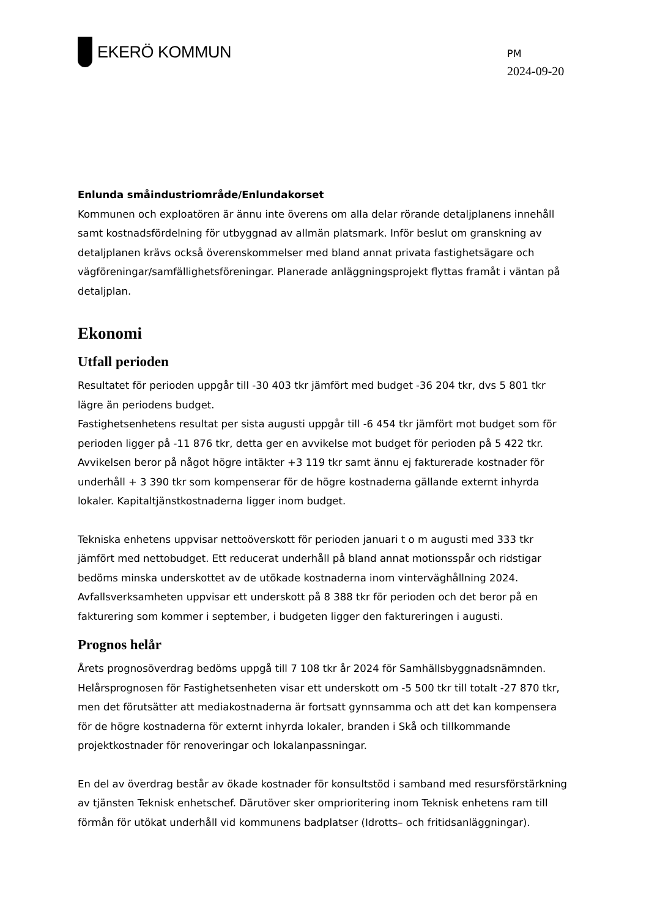EKERÖ KOMMUN
PM
2024-09-20
Enlunda småindustriområde/Enlundakorset
Kommunen och exploatören är ännu inte överens om alla delar rörande detaljplanens innehåll samt kostnadsfördelning för utbyggnad av allmän platsmark. Inför beslut om granskning av detaljplanen krävs också överenskommelser med bland annat privata fastighetsägare och vägföreningar/samfällighetsföreningar. Planerade anläggningsprojekt flyttas framåt i väntan på detaljplan.
Ekonomi
Utfall perioden
Resultatet för perioden uppgår till -30 403 tkr jämfört med budget -36 204 tkr, dvs 5 801 tkr lägre än periodens budget.
Fastighetsenhetens resultat per sista augusti uppgår till -6 454 tkr jämfört mot budget som för perioden ligger på -11 876 tkr, detta ger en avvikelse mot budget för perioden på 5 422 tkr. Avvikelsen beror på något högre intäkter +3 119 tkr samt ännu ej fakturerade kostnader för underhåll + 3 390 tkr som kompenserar för de högre kostnaderna gällande externt inhyrda lokaler. Kapitaltjänstkostnaderna ligger inom budget.
Tekniska enhetens uppvisar nettoöverskott för perioden januari t o m augusti med 333 tkr jämfört med nettobudget. Ett reducerat underhåll på bland annat motionsspår och ridstigar bedöms minska underskottet av de utökade kostnaderna inom vinterväghållning 2024. Avfallsverksamheten uppvisar ett underskott på 8 388 tkr för perioden och det beror på en fakturering som kommer i september, i budgeten ligger den faktureringen i augusti.
Prognos helår
Årets prognosöverdrag bedöms uppgå till 7 108 tkr år 2024 för Samhällsbyggnadsnämnden. Helårsprognosen för Fastighetsenheten visar ett underskott om -5 500 tkr till totalt -27 870 tkr, men det förutsätter att mediakostnaderna är fortsatt gynnsamma och att det kan kompensera för de högre kostnaderna för externt inhyrda lokaler, branden i Skå och tillkommande projektkostnader för renoveringar och lokalanpassningar.
En del av överdrag består av ökade kostnader för konsultstöd i samband med resursförstärkning av tjänsten Teknisk enhetschef. Därutöver sker omprioritering inom Teknisk enhetens ram till förmån för utökat underhåll vid kommunens badplatser (Idrotts– och fritidsanläggningar).